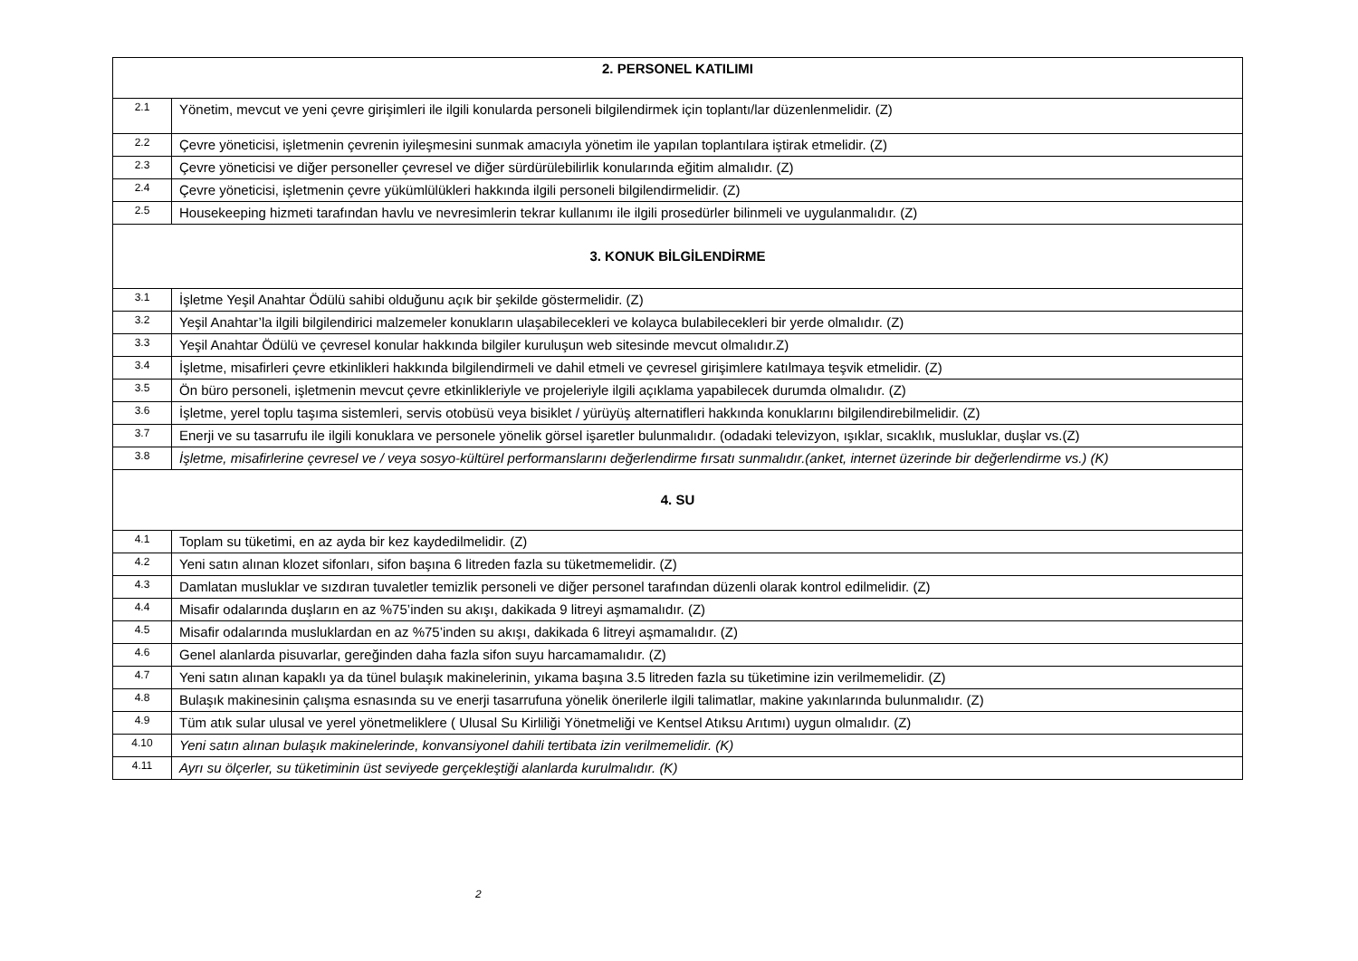| 2. PERSONEL KATILIMI | |
| --- | --- |
| 2.1 | Yönetim, mevcut ve yeni çevre girişimleri ile ilgili konularda personeli bilgilendirmek için toplantı/lar düzenlenmelidir. (Z) |
| 2.2 | Çevre yöneticisi, işletmenin çevrenin iyileşmesini sunmak amacıyla yönetim ile yapılan toplantılara iştirak etmelidir. (Z) |
| 2.3 | Çevre yöneticisi ve diğer personeller çevresel ve diğer sürdürülebilirlik konularında eğitim almalıdır. (Z) |
| 2.4 | Çevre yöneticisi, işletmenin çevre yükümlülükleri hakkında ilgili personeli bilgilendirmelidir. (Z) |
| 2.5 | Housekeeping hizmeti tarafından havlu ve nevresimlerin tekrar kullanımı ile ilgili prosedürler bilinmeli ve uygulanmalıdır. (Z) |
| 3. KONUK BİLGİLENDİRME | |
| 3.1 | İşletme Yeşil Anahtar Ödülü sahibi olduğunu açık bir şekilde göstermelidir. (Z) |
| 3.2 | Yeşil Anahtar’la ilgili bilgilendirici malzemeler konukların ulaşabilecekleri ve kolayca bulabilecekleri bir yerde olmalıdır. (Z) |
| 3.3 | Yeşil Anahtar Ödülü ve çevresel konular hakkında bilgiler kuruluşun web sitesinde mevcut olmalıdır.Z) |
| 3.4 | İşletme, misafirleri çevre etkinlikleri hakkında bilgilendirmeli ve dahil etmeli ve çevresel girişimlere katılmaya teşvik etmelidir. (Z) |
| 3.5 | Ön büro personeli, işletmenin mevcut çevre etkinlikleriyle ve projeleriyle ilgili açıklama yapabilecek durumda olmalıdır. (Z) |
| 3.6 | İşletme, yerel toplu taşıma sistemleri, servis otobüsü veya bisiklet / yürüyüş alternatifleri hakkında konuklarını bilgilendirebilmelidir. (Z) |
| 3.7 | Enerji ve su tasarrufu ile ilgili konuklara ve personele yönelik görsel işaretler bulunmalıdır. (odadaki televizyon, ışıklar, sıcaklık, musluklar, duşlar vs.(Z) |
| 3.8 | İşletme, misafirlerine çevresel ve / veya sosyo-kültürel performanslarını değerlendirme fırsatı sunmalıdır.(anket, internet üzerinde bir değerlendirme vs.) (K) |
| 4. SU | |
| 4.1 | Toplam su tüketimi, en az ayda bir kez kaydedilmelidir. (Z) |
| 4.2 | Yeni satın alınan klozet sifonları, sifon başına 6 litreden fazla su tüketmemelidir. (Z) |
| 4.3 | Damlatan musluklar ve sızdıran tuvaletler temizlik personeli ve diğer personel tarafından düzenli olarak kontrol edilmelidir. (Z) |
| 4.4 | Misafir odalarında duşların en az %75’inden su akışı, dakikada 9 litreyi aşmamalıdır. (Z) |
| 4.5 | Misafir odalarında musluklardan en az %75’inden su akışı, dakikada 6 litreyi aşmamalıdır. (Z) |
| 4.6 | Genel alanlarda pisuvarlar, gereğinden daha fazla sifon suyu harcamamalıdır. (Z) |
| 4.7 | Yeni satın alınan kapaklı ya da tünel bulaşık makinelerinin, yıkama başına 3.5 litreden fazla su tüketimine izin verilmemelidir. (Z) |
| 4.8 | Bulaşık makinesinin çalışma esnasında su ve enerji tasarrufuna yönelik önerilerle ilgili talimatlar, makine yakınlarında bulunmalıdır. (Z) |
| 4.9 | Tüm atık sular ulusal ve yerel yönetmeliklere ( Ulusal Su Kirliliği Yönetmeliği ve Kentsel Atıksu Arıtımı) uygun olmalıdır. (Z) |
| 4.10 | Yeni satın alınan bulaşık makinelerinde, konvansiyonel dahili tertibata izin verilmemelidir. (K) |
| 4.11 | Ayrı su ölçerler, su tüketiminin üst seviyede gerçekleştiği alanlarda kurulmalıdır. (K) |
2